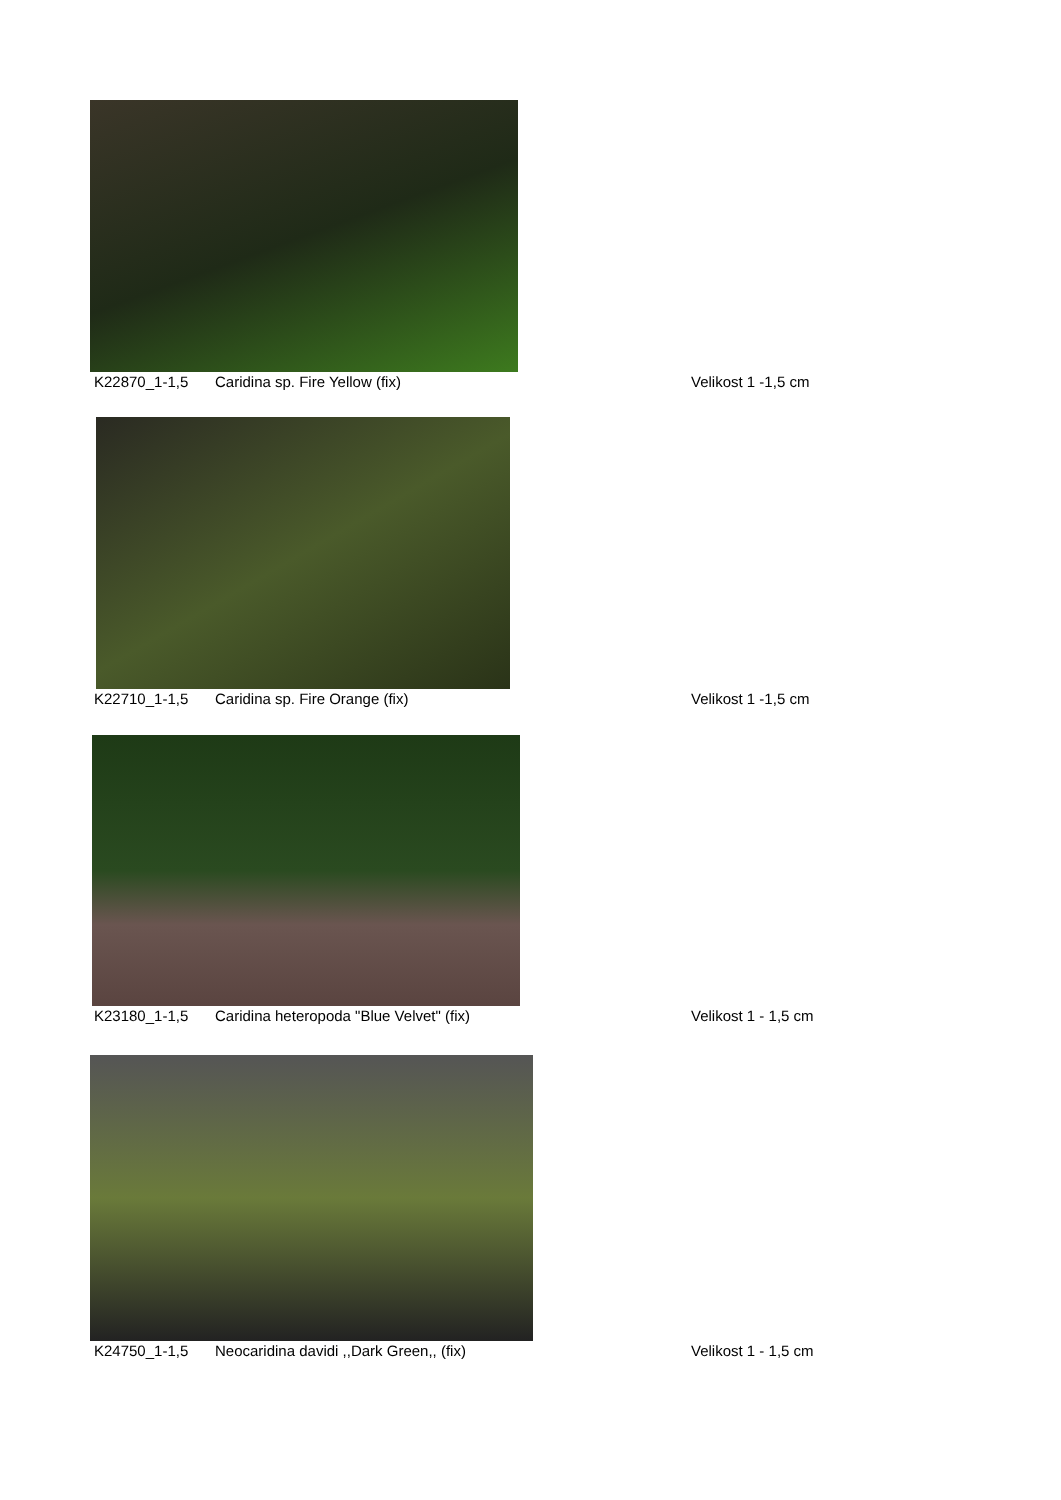K22870_1-1,5 Caridina sp. Fire Yellow (fix) Velikost 1 -1,5 cm
K22710_1-1,5 Caridina sp. Fire Orange (fix) Velikost 1 -1,5 cm
K23180_1-1,5 Caridina heteropoda "Blue Velvet" (fix) Velikost 1 - 1,5 cm
K24750_1-1,5 Neocaridina davidi ,,Dark Green,, (fix) Velikost 1 - 1,5 cm